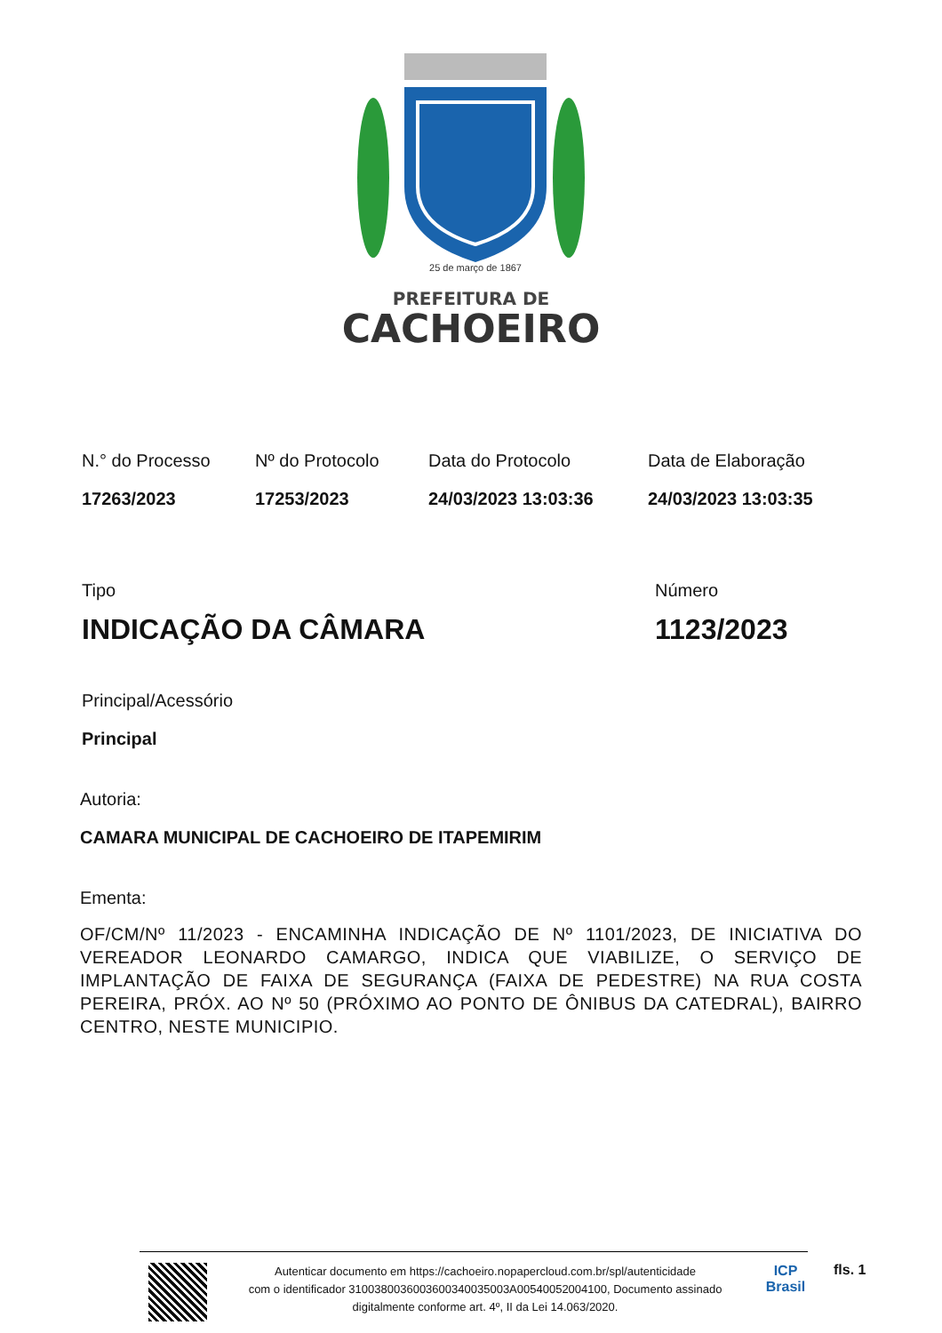25 de março de 1867
PREFEITURA DE
CACHOEIRO
N.° do Processo
17263/2023
Nº do Protocolo
17253/2023
Data do Protocolo
24/03/2023 13:03:36
Data de Elaboração
24/03/2023 13:03:35
Tipo
INDICAÇÃO DA CÂMARA
Número
1123/2023
Principal/Acessório
Principal
Autoria:
CAMARA MUNICIPAL DE CACHOEIRO DE ITAPEMIRIM
Ementa:
OF/CM/Nº 11/2023 - ENCAMINHA INDICAÇÃO DE Nº 1101/2023, DE INICIATIVA DO VEREADOR LEONARDO CAMARGO, INDICA QUE VIABILIZE, O SERVIÇO DE IMPLANTAÇÃO DE FAIXA DE SEGURANÇA (FAIXA DE PEDESTRE) NA RUA COSTA PEREIRA, PRÓX. AO Nº 50 (PRÓXIMO AO PONTO DE ÔNIBUS DA CATEDRAL), BAIRRO CENTRO, NESTE MUNICIPIO.
Autenticar documento em https://cachoeiro.nopapercloud.com.br/spl/autenticidade
com o identificador 3100380036003600340035003A00540052004100, Documento assinado
digitalmente conforme art. 4º, II da Lei 14.063/2020.
ICP
Brasil
fls. 1